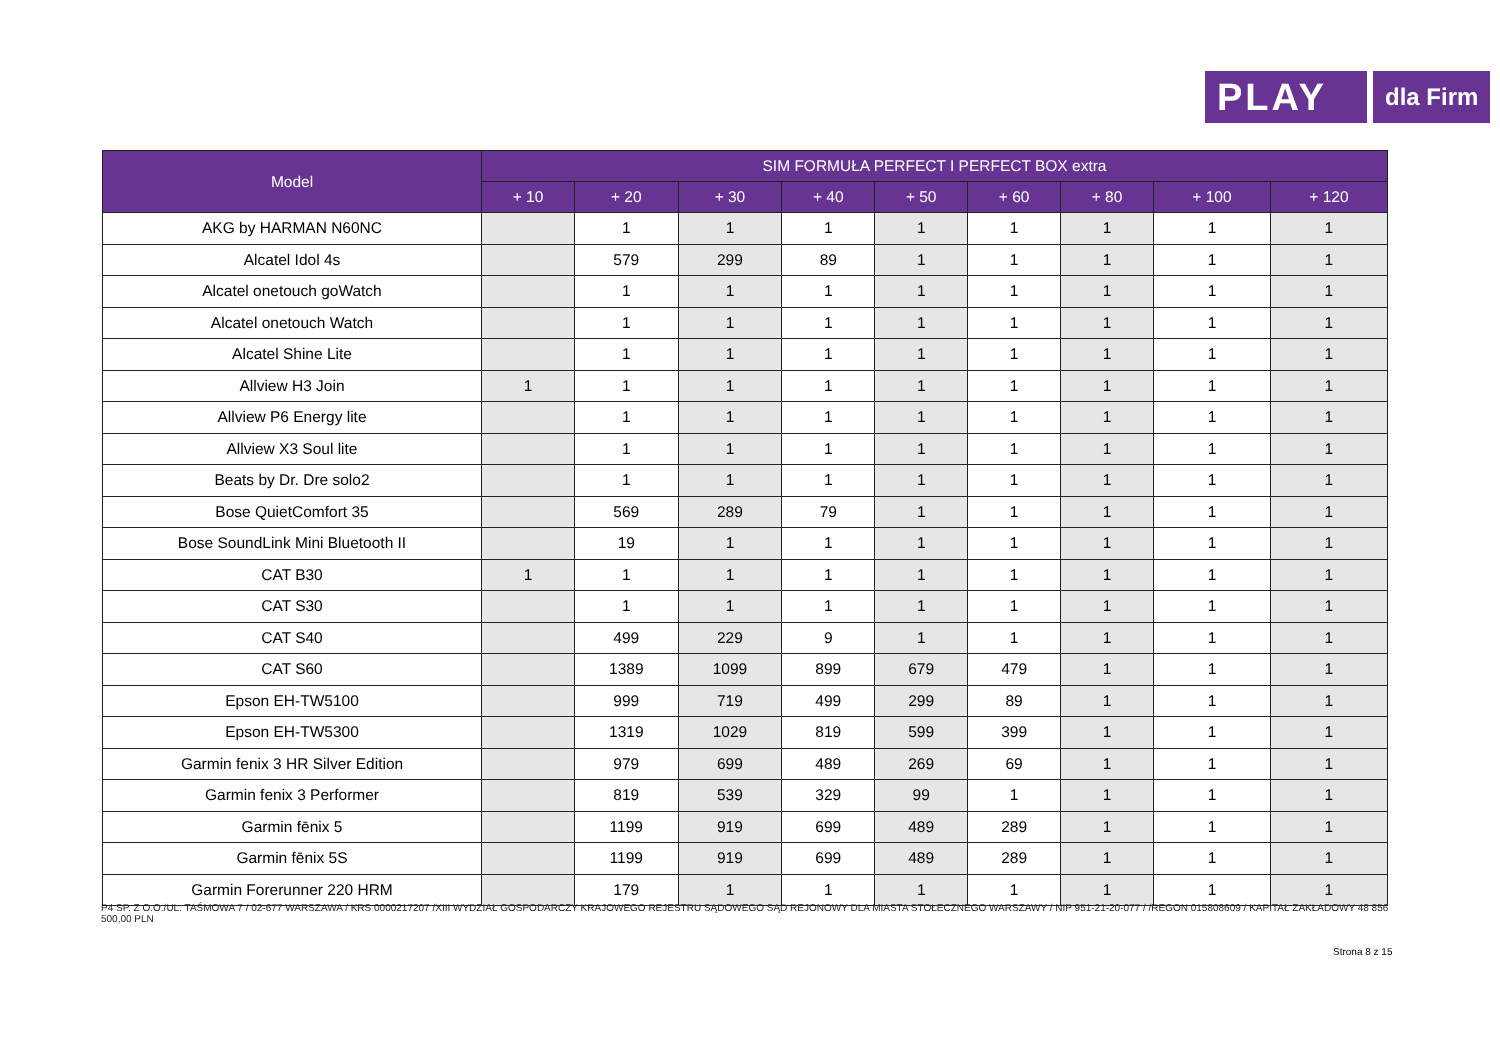PLAY
dla Firm
| Model | SIM FORMUŁA PERFECT I PERFECT BOX extra | | | | | | | | |
| --- | --- | --- | --- | --- | --- | --- | --- | --- | --- |
| | + 10 | + 20 | + 30 | + 40 | + 50 | + 60 | + 80 | + 100 | + 120 |
| AKG by HARMAN N60NC | | 1 | 1 | 1 | 1 | 1 | 1 | 1 | 1 |
| Alcatel Idol 4s | | 579 | 299 | 89 | 1 | 1 | 1 | 1 | 1 |
| Alcatel onetouch goWatch | | 1 | 1 | 1 | 1 | 1 | 1 | 1 | 1 |
| Alcatel onetouch Watch | | 1 | 1 | 1 | 1 | 1 | 1 | 1 | 1 |
| Alcatel Shine Lite | | 1 | 1 | 1 | 1 | 1 | 1 | 1 | 1 |
| Allview H3 Join | 1 | 1 | 1 | 1 | 1 | 1 | 1 | 1 | 1 |
| Allview P6 Energy lite | | 1 | 1 | 1 | 1 | 1 | 1 | 1 | 1 |
| Allview X3 Soul lite | | 1 | 1 | 1 | 1 | 1 | 1 | 1 | 1 |
| Beats by Dr. Dre solo2 | | 1 | 1 | 1 | 1 | 1 | 1 | 1 | 1 |
| Bose QuietComfort 35 | | 569 | 289 | 79 | 1 | 1 | 1 | 1 | 1 |
| Bose SoundLink Mini Bluetooth II | | 19 | 1 | 1 | 1 | 1 | 1 | 1 | 1 |
| CAT B30 | 1 | 1 | 1 | 1 | 1 | 1 | 1 | 1 | 1 |
| CAT S30 | | 1 | 1 | 1 | 1 | 1 | 1 | 1 | 1 |
| CAT S40 | | 499 | 229 | 9 | 1 | 1 | 1 | 1 | 1 |
| CAT S60 | | 1389 | 1099 | 899 | 679 | 479 | 1 | 1 | 1 |
| Epson EH-TW5100 | | 999 | 719 | 499 | 299 | 89 | 1 | 1 | 1 |
| Epson EH-TW5300 | | 1319 | 1029 | 819 | 599 | 399 | 1 | 1 | 1 |
| Garmin fenix 3 HR Silver Edition | | 979 | 699 | 489 | 269 | 69 | 1 | 1 | 1 |
| Garmin fenix 3 Performer | | 819 | 539 | 329 | 99 | 1 | 1 | 1 | 1 |
| Garmin fēnix 5 | | 1199 | 919 | 699 | 489 | 289 | 1 | 1 | 1 |
| Garmin fēnix 5S | | 1199 | 919 | 699 | 489 | 289 | 1 | 1 | 1 |
| Garmin Forerunner 220 HRM | | 179 | 1 | 1 | 1 | 1 | 1 | 1 | 1 |
P4 SP. Z O.O./UL. TAŚMOWA 7 / 02-677 WARSZAWA / KRS 0000217207 /XIII WYDZIAŁ GOSPODARCZY KRAJOWEGO REJESTRU SĄDOWEGO SĄD REJONOWY DLA MIASTA STOŁECZNEGO WARSZAWY / NIP 951-21-20-077 / /REGON 015808609 / KAPITAŁ ZAKŁADOWY 48 856 500,00 PLN
Strona 8 z 15